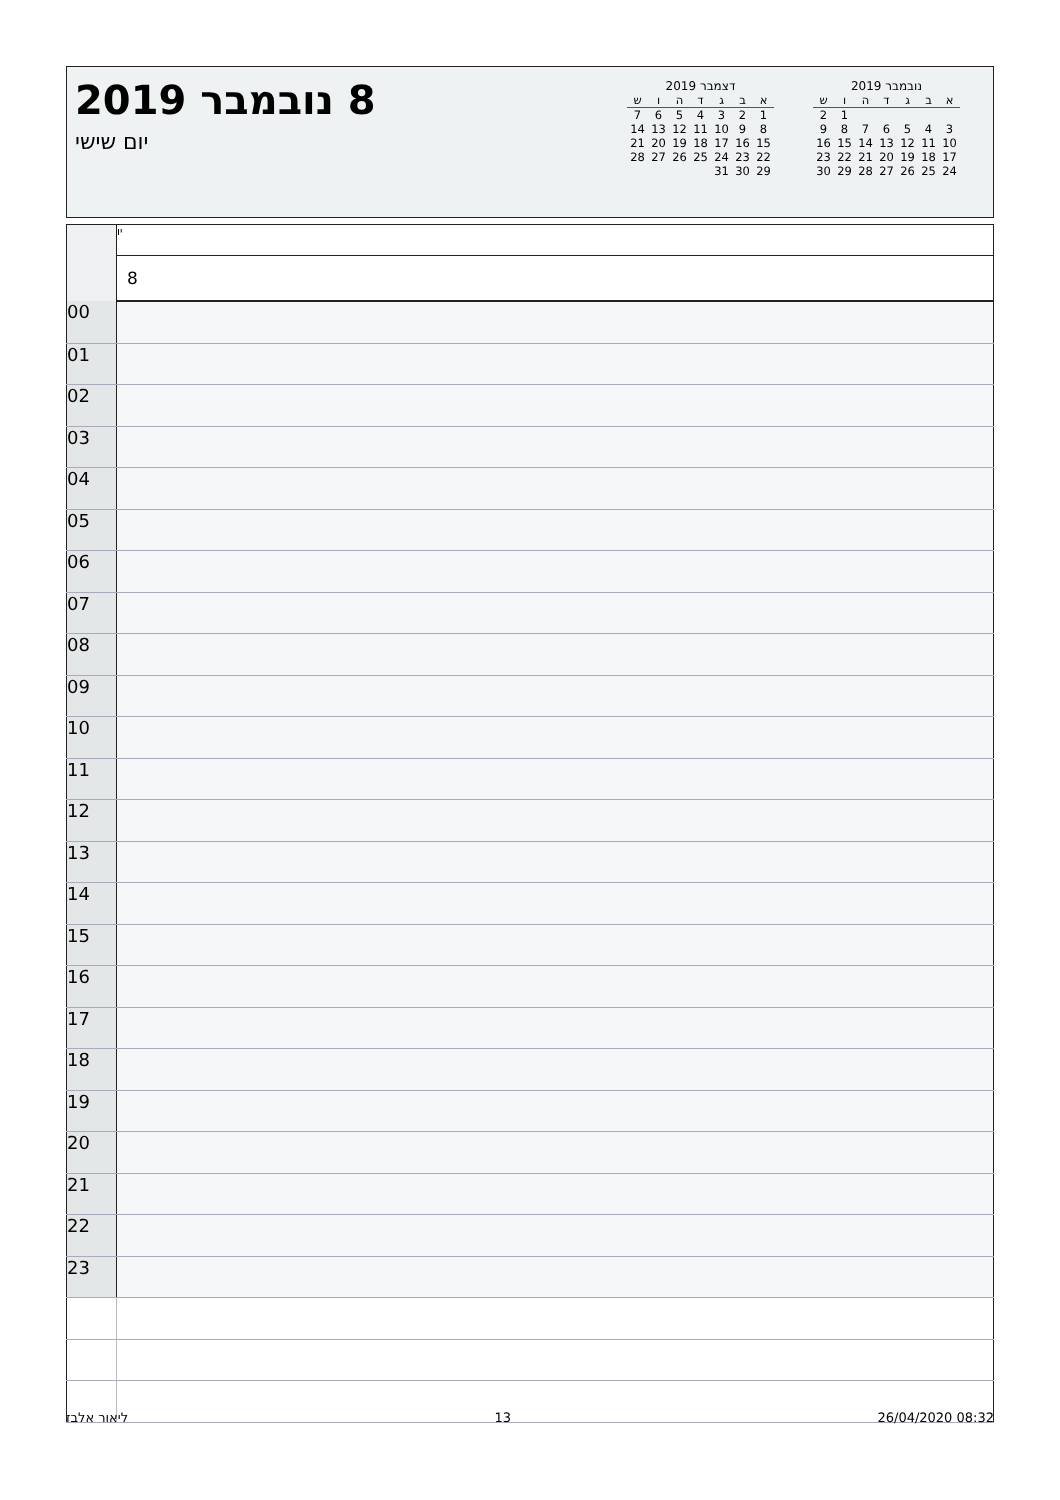8 נובמבר 2019
יום שישי
דצמבר 2019
| א | ב | ג | ד | ה | ו | ש |
| --- | --- | --- | --- | --- | --- | --- |
| 1 | 2 | 3 | 4 | 5 | 6 | 7 |
| 8 | 9 | 10 | 11 | 12 | 13 | 14 |
| 15 | 16 | 17 | 18 | 19 | 20 | 21 |
| 22 | 23 | 24 | 25 | 26 | 27 | 28 |
| 29 | 30 | 31 | | | | |
נובמבר 2019
| א | ב | ג | ד | ה | ו | ש |
| --- | --- | --- | --- | --- | --- | --- |
| | | | | | 1 | 2 |
| 3 | 4 | 5 | 6 | 7 | 8 | 9 |
| 10 | 11 | 12 | 13 | 14 | 15 | 16 |
| 17 | 18 | 19 | 20 | 21 | 22 | 23 |
| 24 | 25 | 26 | 27 | 28 | 29 | 30 |
| | יו |
| | 8 |
| 00 | |
| 01 | |
| 02 | |
| 03 | |
| 04 | |
| 05 | |
| 06 | |
| 07 | |
| 08 | |
| 09 | |
| 10 | |
| 11 | |
| 12 | |
| 13 | |
| 14 | |
| 15 | |
| 16 | |
| 17 | |
| 18 | |
| 19 | |
| 20 | |
| 21 | |
| 22 | |
| 23 | |
ליאור אלבז 13 26/04/2020 08:32